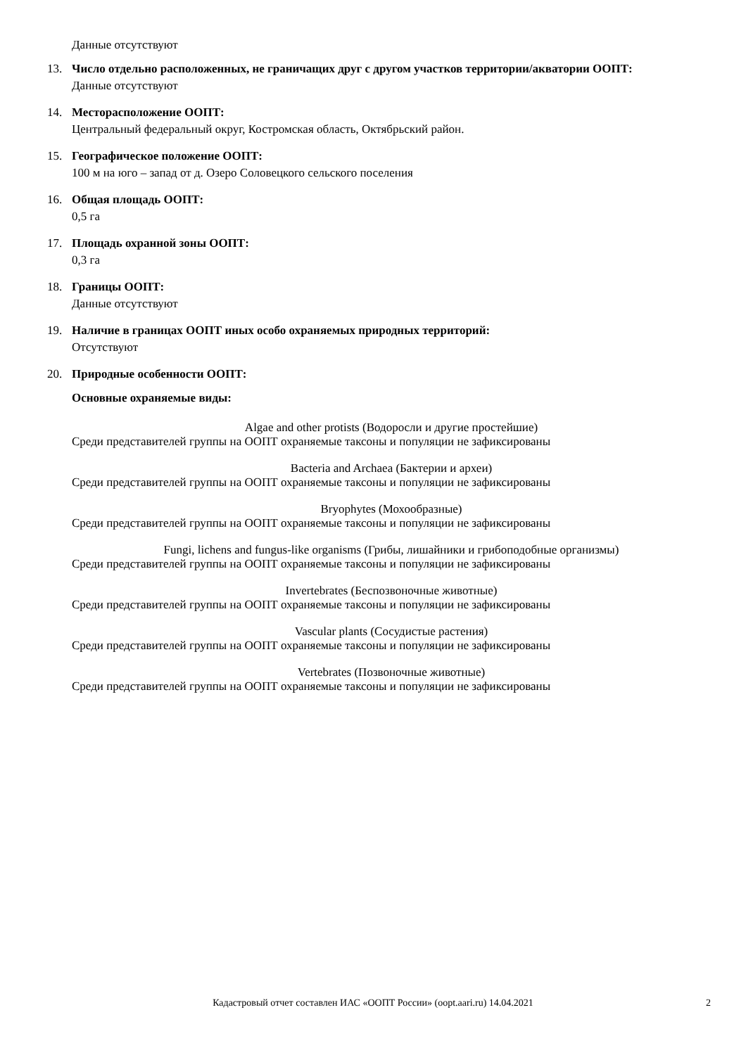Данные отсутствуют
13. Число отдельно расположенных, не граничащих друг с другом участков территории/акватории ООПТ:
Данные отсутствуют
14. Месторасположение ООПТ:
Центральный федеральный округ, Костромская область, Октябрьский район.
15. Географическое положение ООПТ:
100 м на юго – запад от д. Озеро Соловецкого сельского поселения
16. Общая площадь ООПТ:
0,5 га
17. Площадь охранной зоны ООПТ:
0,3 га
18. Границы ООПТ:
Данные отсутствуют
19. Наличие в границах ООПТ иных особо охраняемых природных территорий:
Отсутствуют
20. Природные особенности ООПТ:
Основные охраняемые виды:
Algae and other protists (Водоросли и другие простейшие)
Среди представителей группы на ООПТ охраняемые таксоны и популяции не зафиксированы
Bacteria and Archaea (Бактерии и археи)
Среди представителей группы на ООПТ охраняемые таксоны и популяции не зафиксированы
Bryophytes (Мохообразные)
Среди представителей группы на ООПТ охраняемые таксоны и популяции не зафиксированы
Fungi, lichens and fungus-like organisms (Грибы, лишайники и грибоподобные организмы)
Среди представителей группы на ООПТ охраняемые таксоны и популяции не зафиксированы
Invertebrates (Беспозвоночные животные)
Среди представителей группы на ООПТ охраняемые таксоны и популяции не зафиксированы
Vascular plants (Сосудистые растения)
Среди представителей группы на ООПТ охраняемые таксоны и популяции не зафиксированы
Vertebrates (Позвоночные животные)
Среди представителей группы на ООПТ охраняемые таксоны и популяции не зафиксированы
Кадастровый отчет составлен ИАС «ООПТ России» (oopt.aari.ru) 14.04.2021
2